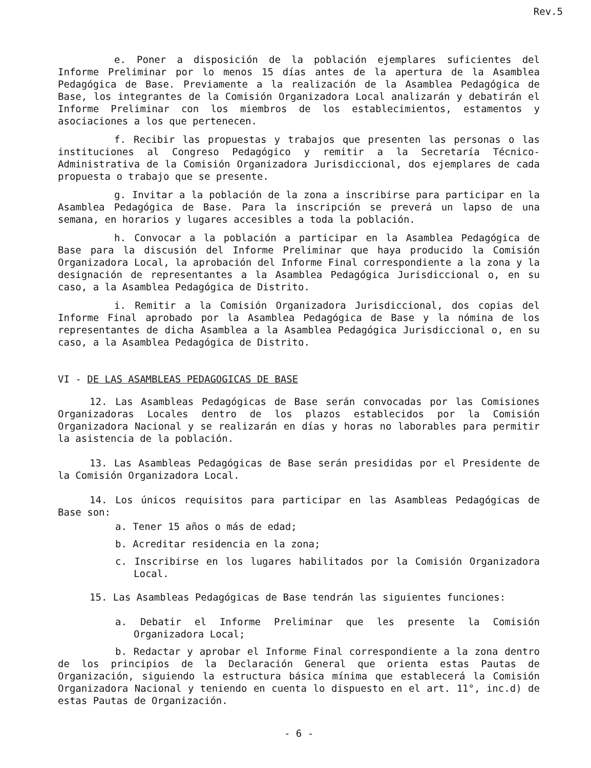Rev.5
e. Poner a disposición de la población ejemplares suficientes del Informe Preliminar por lo menos 15 días antes de la apertura de la Asamblea Pedagógica de Base. Previamente a la realización de la Asamblea Pedagógica de Base, los integrantes de la Comisión Organizadora Local analizarán y debatirán el Informe Preliminar con los miembros de los establecimientos, estamentos y asociaciones a los que pertenecen.
f. Recibir las propuestas y trabajos que presenten las personas o las instituciones al Congreso Pedagógico y remitir a la Secretaría Técnico-Administrativa de la Comisión Organizadora Jurisdiccional, dos ejemplares de cada propuesta o trabajo que se presente.
g. Invitar a la población de la zona a inscribirse para participar en la Asamblea Pedagógica de Base. Para la inscripción se preverá un lapso de una semana, en horarios y lugares accesibles a toda la población.
h. Convocar a la población a participar en la Asamblea Pedagógica de Base para la discusión del Informe Preliminar que haya producido la Comisión Organizadora Local, la aprobación del Informe Final correspondiente a la zona y la designación de representantes a la Asamblea Pedagógica Jurisdiccional o, en su caso, a la Asamblea Pedagógica de Distrito.
i. Remitir a la Comisión Organizadora Jurisdiccional, dos copias del Informe Final aprobado por la Asamblea Pedagógica de Base y la nómina de los representantes de dicha Asamblea a la Asamblea Pedagógica Jurisdiccional o, en su caso, a la Asamblea Pedagógica de Distrito.
VI - DE LAS ASAMBLEAS PEDAGOGICAS DE BASE
12. Las Asambleas Pedagógicas de Base serán convocadas por las Comisiones Organizadoras Locales dentro de los plazos establecidos por la Comisión Organizadora Nacional y se realizarán en días y horas no laborables para permitir la asistencia de la población.
13. Las Asambleas Pedagógicas de Base serán presididas por el Presidente de la Comisión Organizadora Local.
14. Los únicos requisitos para participar en las Asambleas Pedagógicas de Base son:
a. Tener 15 años o más de edad;
b. Acreditar residencia en la zona;
c. Inscribirse en los lugares habilitados por la Comisión Organizadora Local.
15. Las Asambleas Pedagógicas de Base tendrán las siguientes funciones:
a. Debatir el Informe Preliminar que les presente la Comisión Organizadora Local;
b. Redactar y aprobar el Informe Final correspondiente a la zona dentro de los principios de la Declaración General que orienta estas Pautas de Organización, siguiendo la estructura básica mínima que establecerá la Comisión Organizadora Nacional y teniendo en cuenta lo dispuesto en el art. 11°, inc.d) de estas Pautas de Organización.
- 6 -